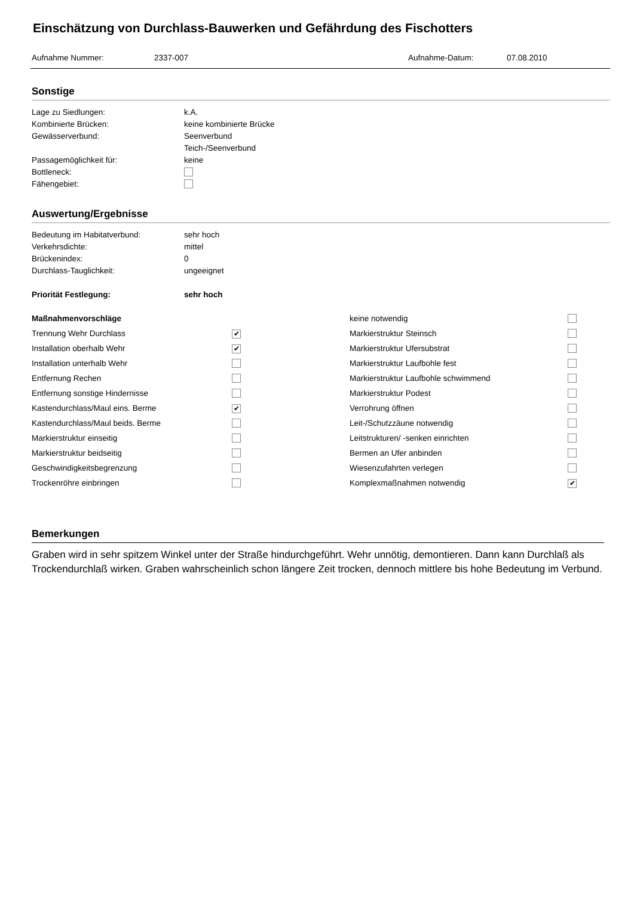Einschätzung von Durchlass-Bauwerken und Gefährdung des Fischotters
Aufnahme Nummer: 2337-007 Aufnahme-Datum: 07.08.2010
Sonstige
| Lage zu Siedlungen: | k.A. |
| Kombinierte Brücken: | keine kombinierte Brücke |
| Gewässerverbund: | Seenverbund |
| | Teich-/Seenverbund |
| Passagemöglichkeit für: | keine |
| Bottleneck: | |
| Fähengebiet: | |
Auswertung/Ergebnisse
| Bedeutung im Habitatverbund: | sehr hoch |
| Verkehrsdichte: | mittel |
| Brückenindex: | 0 |
| Durchlass-Tauglichkeit: | ungeeignet |
| Priorität Festlegung: | sehr hoch |
| Maßnahmenvorschläge | | keine notwendig | |
| Trennung Wehr Durchlass | ✔ | Markierstruktur Steinsch | |
| Installation oberhalb Wehr | ✔ | Markierstruktur Ufersubstrat | |
| Installation unterhalb Wehr | | Markierstruktur Laufbohle fest | |
| Entfernung Rechen | | Markierstruktur Laufbohle schwimmend | |
| Entfernung sonstige Hindernisse | | Markierstruktur Podest | |
| Kastendurchlass/Maul eins. Berme | ✔ | Verrohrung öffnen | |
| Kastendurchlass/Maul beids. Berme | | Leit-/Schutzzäune notwendig | |
| Markierstruktur einseitig | | Leitstrukturen/ -senken einrichten | |
| Markierstruktur beidseitig | | Bermen an Ufer anbinden | |
| Geschwindigkeitsbegrenzung | | Wiesenzufahrten verlegen | |
| Trockenröhre einbringen | | Komplexmaßnahmen notwendig | ✔ |
Bemerkungen
Graben wird in sehr spitzem Winkel unter der Straße hindurchgeführt. Wehr unnötig, demontieren. Dann kann Durchlaß als Trockendurchlaß wirken. Graben wahrscheinlich schon längere Zeit trocken, dennoch mittlere bis hohe Bedeutung im Verbund.